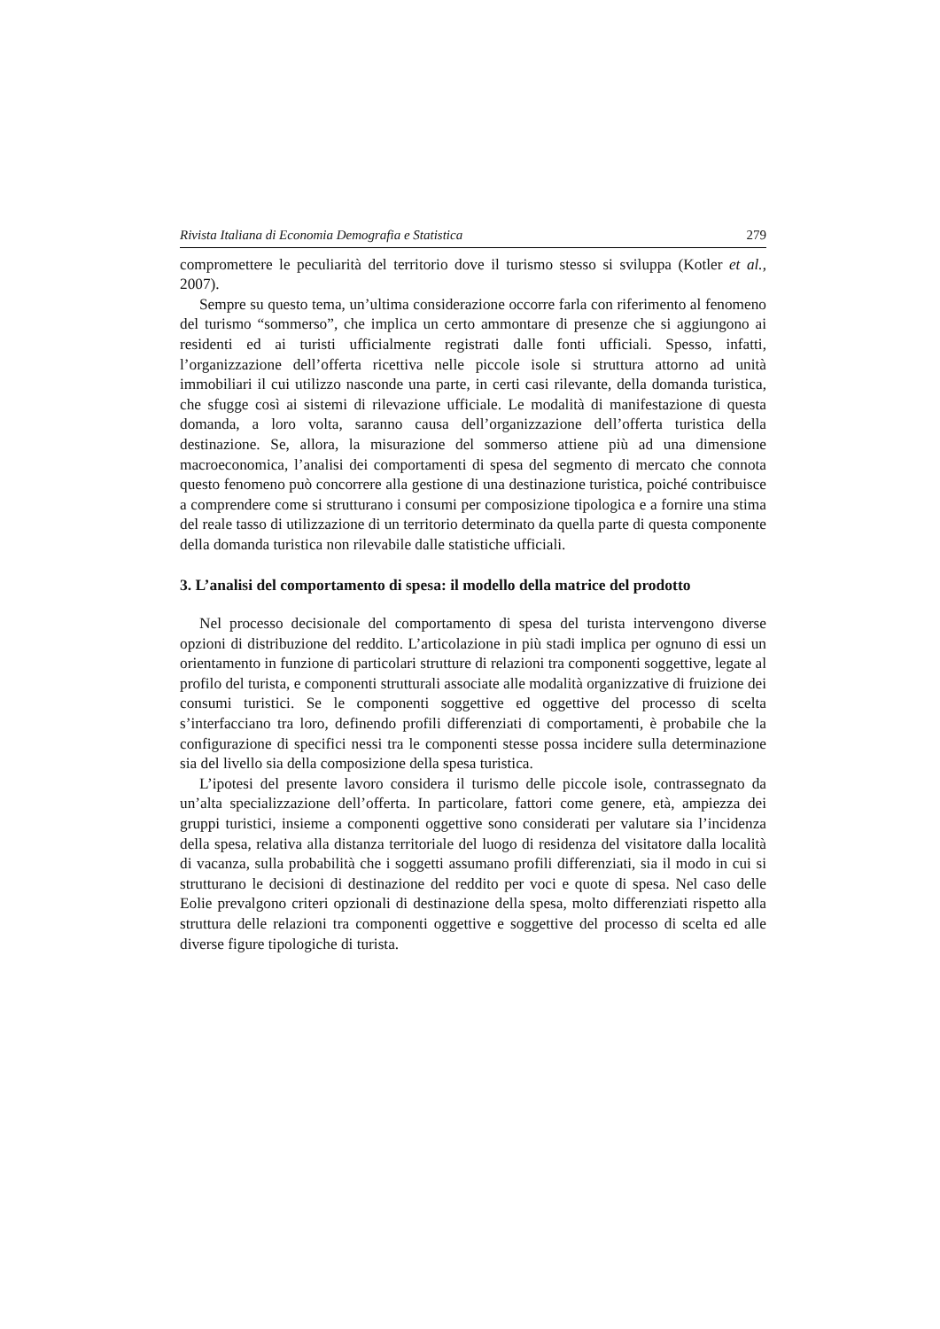Rivista Italiana di Economia Demografia e Statistica 279
compromettere le peculiarità del territorio dove il turismo stesso si sviluppa (Kotler et al., 2007).
Sempre su questo tema, un’ultima considerazione occorre farla con riferimento al fenomeno del turismo “sommerso”, che implica un certo ammontare di presenze che si aggiungono ai residenti ed ai turisti ufficialmente registrati dalle fonti ufficiali. Spesso, infatti, l’organizzazione dell’offerta ricettiva nelle piccole isole si struttura attorno ad unità immobiliari il cui utilizzo nasconde una parte, in certi casi rilevante, della domanda turistica, che sfugge così ai sistemi di rilevazione ufficiale. Le modalità di manifestazione di questa domanda, a loro volta, saranno causa dell’organizzazione dell’offerta turistica della destinazione. Se, allora, la misurazione del sommerso attiene più ad una dimensione macroeconomica, l’analisi dei comportamenti di spesa del segmento di mercato che connota questo fenomeno può concorrere alla gestione di una destinazione turistica, poiché contribuisce a comprendere come si strutturano i consumi per composizione tipologica e a fornire una stima del reale tasso di utilizzazione di un territorio determinato da quella parte di questa componente della domanda turistica non rilevabile dalle statistiche ufficiali.
3. L’analisi del comportamento di spesa: il modello della matrice del prodotto
Nel processo decisionale del comportamento di spesa del turista intervengono diverse opzioni di distribuzione del reddito. L’articolazione in più stadi implica per ognuno di essi un orientamento in funzione di particolari strutture di relazioni tra componenti soggettive, legate al profilo del turista, e componenti strutturali associate alle modalità organizzative di fruizione dei consumi turistici. Se le componenti soggettive ed oggettive del processo di scelta s’interfacciano tra loro, definendo profili differenziati di comportamenti, è probabile che la configurazione di specifici nessi tra le componenti stesse possa incidere sulla determinazione sia del livello sia della composizione della spesa turistica.
L’ipotesi del presente lavoro considera il turismo delle piccole isole, contrassegnato da un’alta specializzazione dell’offerta. In particolare, fattori come genere, età, ampiezza dei gruppi turistici, insieme a componenti oggettive sono considerati per valutare sia l’incidenza della spesa, relativa alla distanza territoriale del luogo di residenza del visitatore dalla località di vacanza, sulla probabilità che i soggetti assumano profili differenziati, sia il modo in cui si strutturano le decisioni di destinazione del reddito per voci e quote di spesa. Nel caso delle Eolie prevalgono criteri opzionali di destinazione della spesa, molto differenziati rispetto alla struttura delle relazioni tra componenti oggettive e soggettive del processo di scelta ed alle diverse figure tipologiche di turista.